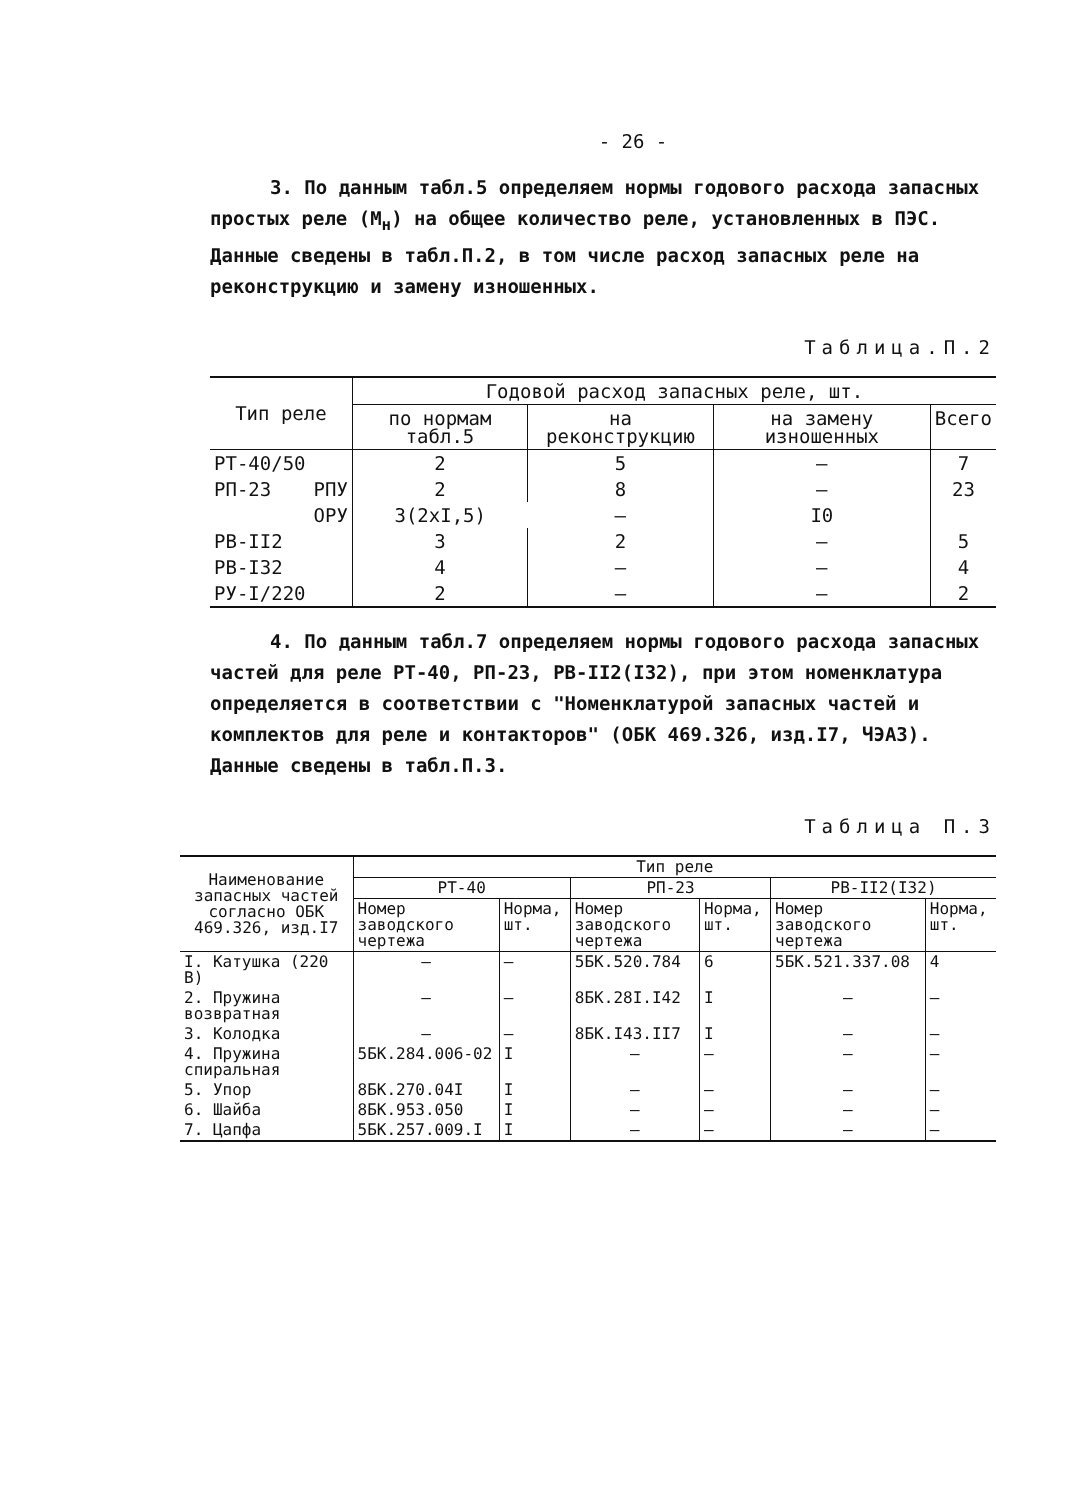- 26 -
3. По данным табл.5 определяем нормы годового расхода запасных простых реле (М<sub>н</sub>) на общее количество реле, установленных в ПЭС. Данные сведены в табл.П.2, в том числе расход запасных реле на реконструкцию и замену изношенных.
Таблица.П.2
| Тип реле | | Годовой расход запасных реле, шт. | | | |
| | | по нормам табл.5 | на реконструкцию | на замену изношенных | Всего |
| РТ-40/50 | | 2 | 5 | – | 7 |
| РП-23 | РПУ | 2 | 8 | – | 23 |
| | ОРУ | 3(2хI,5) | – | I0 | |
| РВ-II2 | | 3 | 2 | – | 5 |
| РВ-I32 | | 4 | – | – | 4 |
| РУ-I/220 | | 2 | – | – | 2 |
4. По данным табл.7 определяем нормы годового расхода запасных частей для реле РТ-40, РП-23, РВ-II2(I32), при этом номенклатура определяется в соответствии с "Номенклатурой запасных частей и комплектов для реле и контакторов" (ОБК 469.326, изд.I7, ЧЭАЗ). Данные сведены в табл.П.3.
Таблица П.3
| Наименование запасных частей согласно ОБК 469.326, изд.I7 | Тип реле | | | | | |
| | РТ-40 | | РП-23 | | РВ-II2(I32) | |
| | Номер заводского чертежа | Норма, шт. | Номер заводского чертежа | Норма, шт. | Номер заводского чертежа | Норма, шт. |
| I. Катушка (220 В) | – | – | 5БК.520.784 | 6 | 5БК.521.337.08 | 4 |
| 2. Пружина возвратная | – | – | 8БК.28I.I42 | I | – | – |
| 3. Колодка | – | – | 8БК.I43.II7 | I | – | – |
| 4. Пружина спиральная | 5БК.284.006-02 | I | – | – | – | – |
| 5. Упор | 8БК.270.04I | I | – | – | – | – |
| 6. Шайба | 8БК.953.050 | I | – | – | – | – |
| 7. Цапфа | 5БК.257.009.I | I | – | – | – | – |